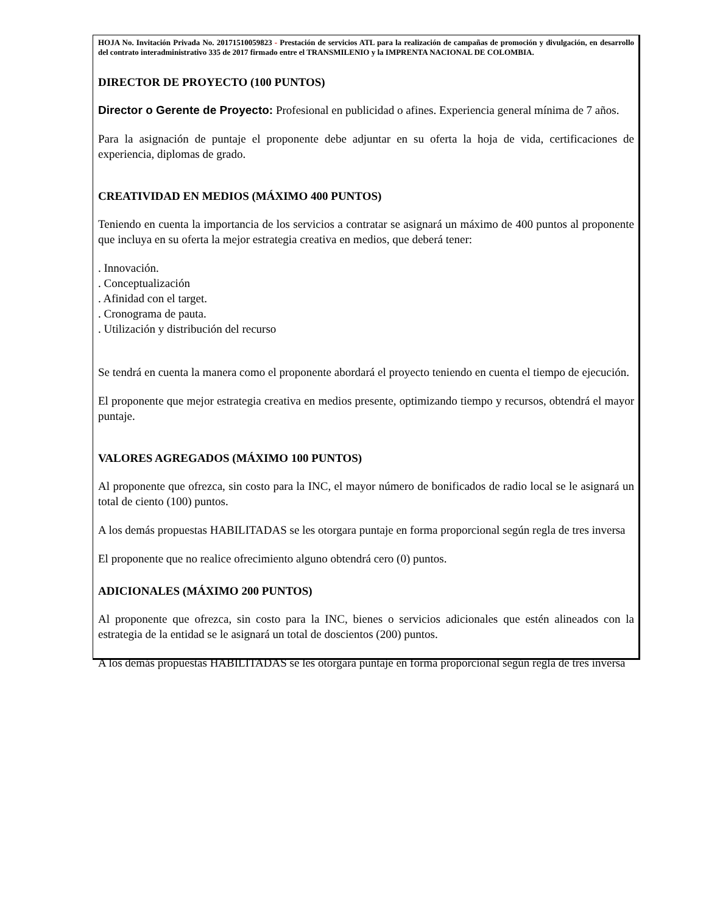HOJA No. Invitación Privada No. 20171510059823 - Prestación de servicios ATL para la realización de campañas de promoción y divulgación, en desarrollo del contrato interadministrativo 335 de 2017 firmado entre el TRANSMILENIO y la IMPRENTA NACIONAL DE COLOMBIA.
DIRECTOR DE PROYECTO (100 PUNTOS)
Director o Gerente de Proyecto: Profesional en publicidad o afines. Experiencia general mínima de 7 años.
Para la asignación de puntaje el proponente debe adjuntar en su oferta la hoja de vida, certificaciones de experiencia, diplomas de grado.
CREATIVIDAD EN MEDIOS (MÁXIMO 400 PUNTOS)
Teniendo en cuenta la importancia de los servicios a contratar se asignará un máximo de 400 puntos al proponente que incluya en su oferta la mejor estrategia creativa en medios, que deberá tener:
. Innovación.
. Conceptualización
. Afinidad con el target.
. Cronograma de pauta.
. Utilización y distribución del recurso
Se tendrá en cuenta la manera como el proponente abordará el proyecto teniendo en cuenta el tiempo de ejecución.
El proponente que mejor estrategia creativa en medios presente, optimizando tiempo y recursos, obtendrá el mayor puntaje.
VALORES AGREGADOS (MÁXIMO 100 PUNTOS)
Al proponente que ofrezca, sin costo para la INC, el mayor número de bonificados de radio local se le asignará un total de ciento (100) puntos.
A los demás propuestas HABILITADAS se les otorgara puntaje en forma proporcional según regla de tres inversa
El proponente que no realice ofrecimiento alguno obtendrá cero (0) puntos.
ADICIONALES (MÁXIMO 200 PUNTOS)
Al proponente que ofrezca, sin costo para la INC, bienes o servicios adicionales que estén alineados con la estrategia de la entidad se le asignará un total de doscientos (200) puntos.
A los demás propuestas HABILITADAS se les otorgara puntaje en forma proporcional según regla de tres inversa